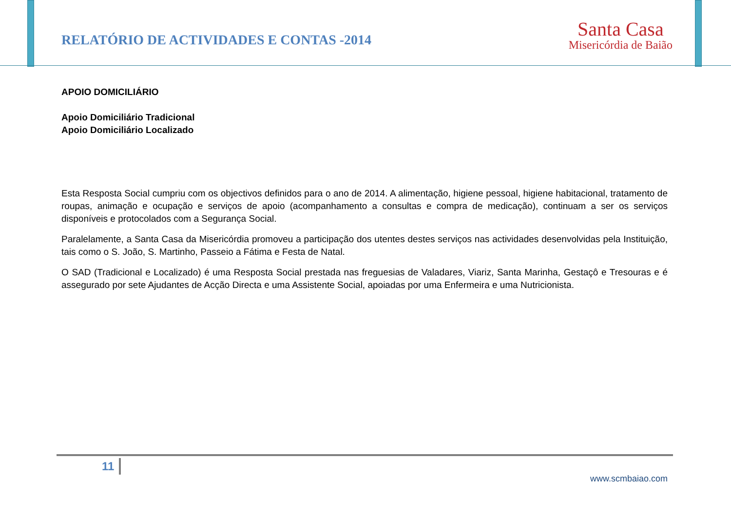RELATÓRIO DE ACTIVIDADES E CONTAS -2014
Santa Casa
Misericórdia de Baião
APOIO DOMICILIÁRIO
Apoio Domiciliário Tradicional
Apoio Domiciliário Localizado
Esta Resposta Social cumpriu com os objectivos definidos para o ano de 2014. A alimentação, higiene pessoal, higiene habitacional, tratamento de roupas, animação e ocupação e serviços de apoio (acompanhamento a consultas e compra de medicação), continuam a ser os serviços disponíveis e protocolados com a Segurança Social.
Paralelamente, a Santa Casa da Misericórdia promoveu a participação dos utentes destes serviços nas actividades desenvolvidas pela Instituição, tais como o S. João, S. Martinho, Passeio a Fátima e Festa de Natal.
O SAD (Tradicional e Localizado) é uma Resposta Social prestada nas freguesias de Valadares, Viariz, Santa Marinha, Gestaçô e Tresouras e é assegurado por sete Ajudantes de Acção Directa e uma Assistente Social, apoiadas por uma Enfermeira e uma Nutricionista.
11
www.scmbaiao.com